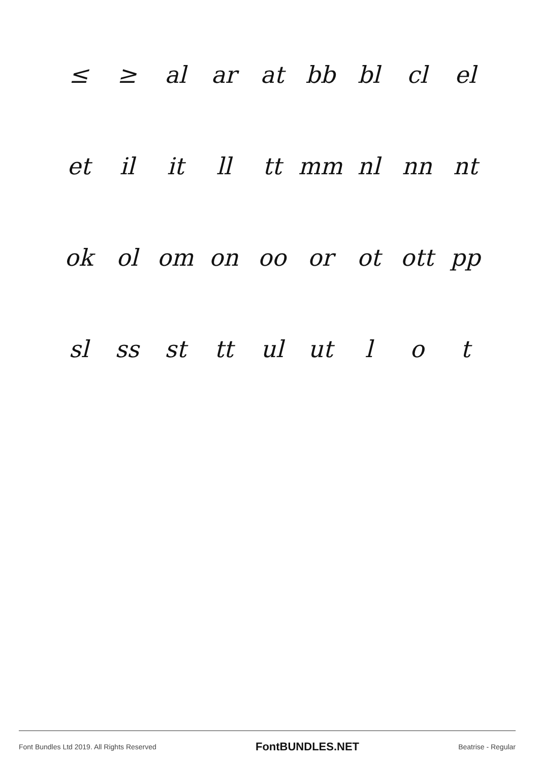≤ ≥ al ar at bb bl cl el
et il it ll tt mm nl nn nt
ok ol om on oo or ot ott pp
sl ss st tt ul ut l o t
Font Bundles Ltd 2019. All Rights Reserved FontBUNDLES.NET Beatrise - Regular